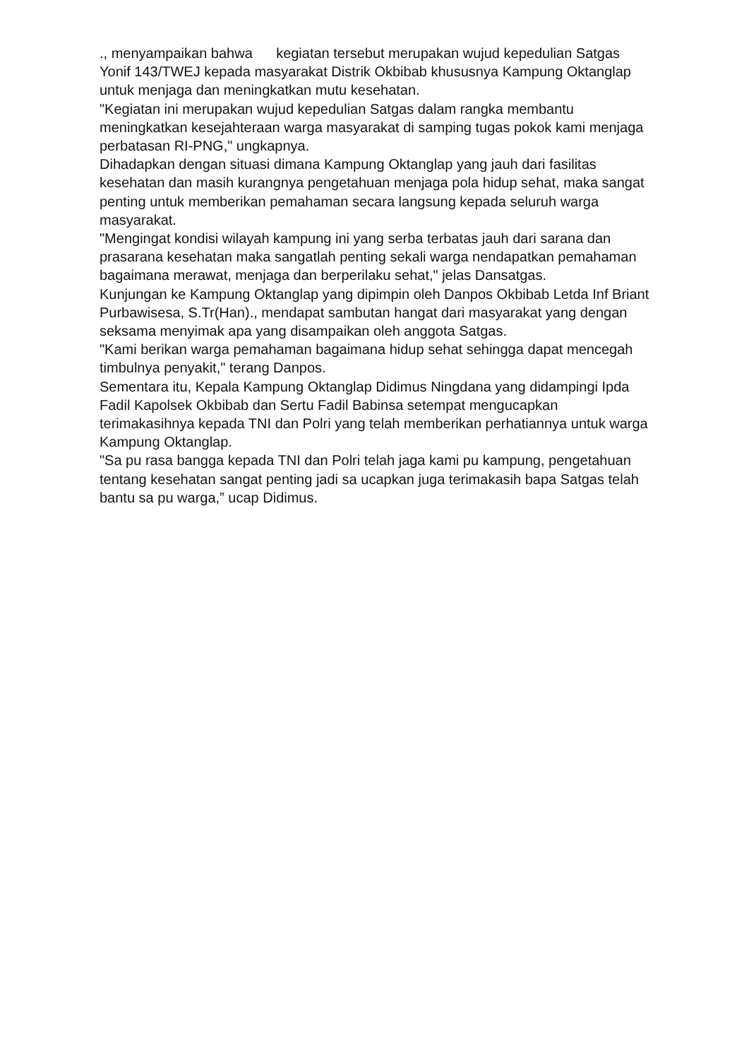., menyampaikan bahwa kegiatan tersebut merupakan wujud kepedulian Satgas Yonif 143/TWEJ kepada masyarakat Distrik Okbibab khususnya Kampung Oktanglap untuk menjaga dan meningkatkan mutu kesehatan.
"Kegiatan ini merupakan wujud kepedulian Satgas dalam rangka membantu meningkatkan kesejahteraan warga masyarakat di samping tugas pokok kami menjaga perbatasan RI-PNG," ungkapnya.
Dihadapkan dengan situasi dimana Kampung Oktanglap yang jauh dari fasilitas kesehatan dan masih kurangnya pengetahuan menjaga pola hidup sehat, maka sangat penting untuk memberikan pemahaman secara langsung kepada seluruh warga masyarakat.
"Mengingat kondisi wilayah kampung ini yang serba terbatas jauh dari sarana dan prasarana kesehatan maka sangatlah penting sekali warga nendapatkan pemahaman bagaimana merawat, menjaga dan berperilaku sehat," jelas Dansatgas.
Kunjungan ke Kampung Oktanglap yang dipimpin oleh Danpos Okbibab Letda Inf Briant Purbawisesa, S.Tr(Han)., mendapat sambutan hangat dari masyarakat yang dengan seksama menyimak apa yang disampaikan oleh anggota Satgas.
"Kami berikan warga pemahaman bagaimana hidup sehat sehingga dapat mencegah timbulnya penyakit," terang Danpos.
Sementara itu, Kepala Kampung Oktanglap Didimus Ningdana yang didampingi Ipda Fadil Kapolsek Okbibab dan Sertu Fadil Babinsa setempat mengucapkan terimakasihnya kepada TNI dan Polri yang telah memberikan perhatiannya untuk warga Kampung Oktanglap.
"Sa pu rasa bangga kepada TNI dan Polri telah jaga kami pu kampung, pengetahuan tentang kesehatan sangat penting jadi sa ucapkan juga terimakasih bapa Satgas telah bantu sa pu warga,” ucap Didimus.